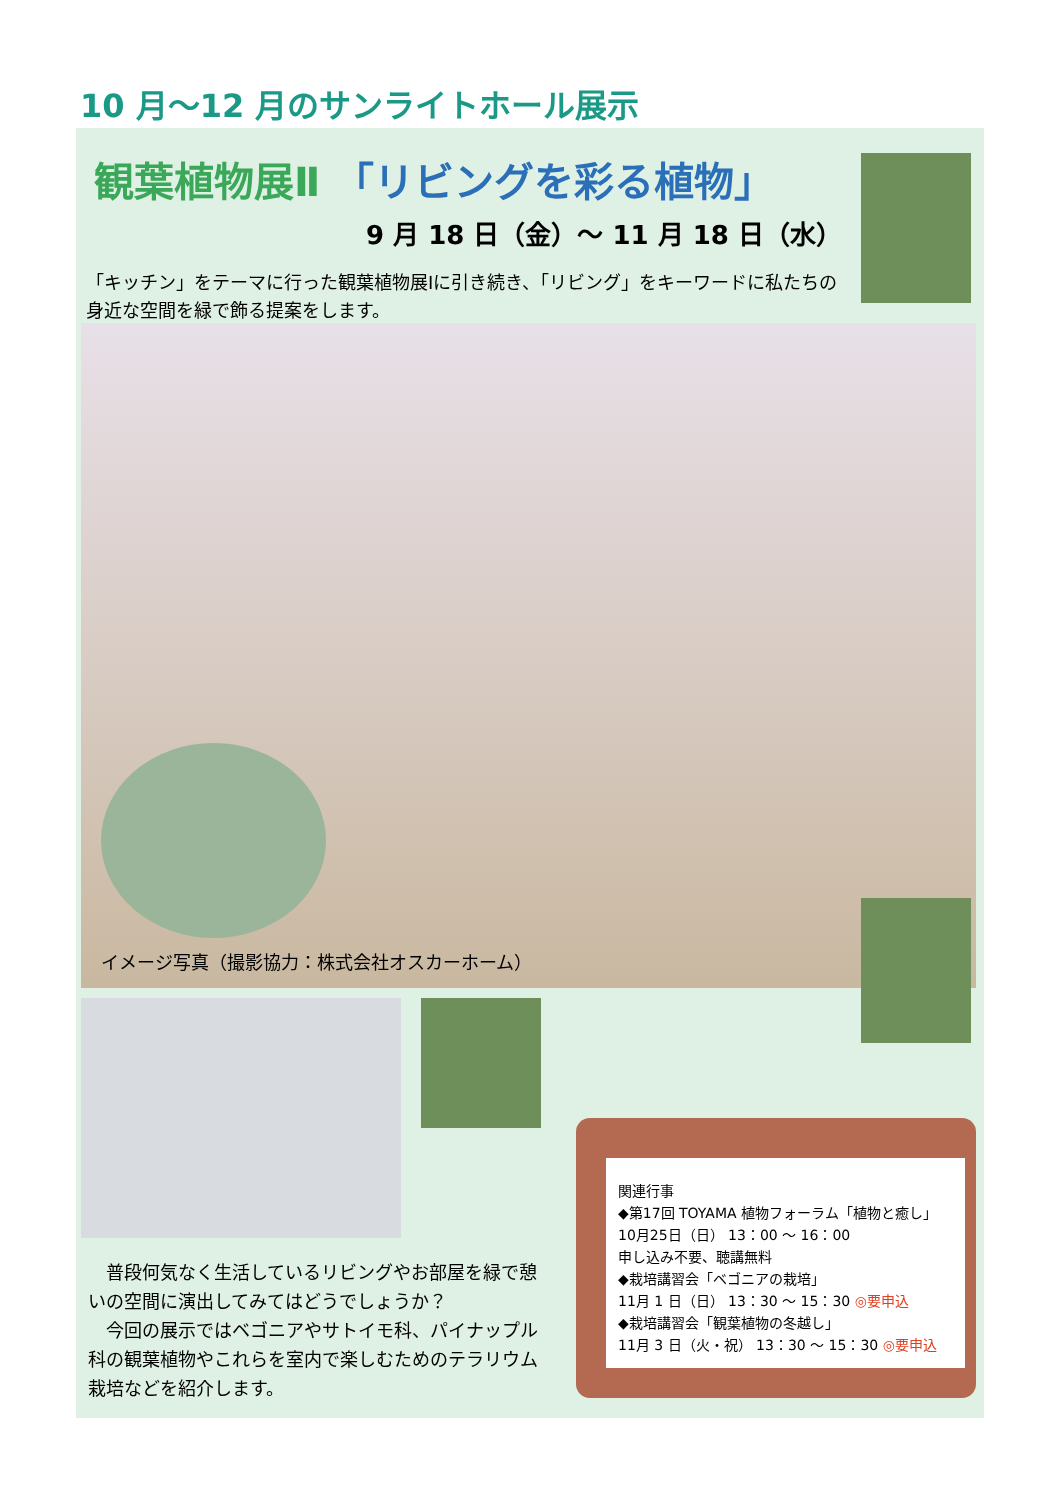10 月～12 月のサンライトホール展示
観葉植物展Ⅱ 「リビングを彩る植物」
9 月 18 日（金）～ 11 月 18 日（水）
「キッチン」をテーマに行った観葉植物展Ⅰに引き続き、「リビング」をキーワードに私たちの身近な空間を緑で飾る提案をします。
イメージ写真（撮影協力：株式会社オスカーホーム）
　普段何気なく生活しているリビングやお部屋を緑で憩いの空間に演出してみてはどうでしょうか？
　今回の展示ではベゴニアやサトイモ科、パイナップル科の観葉植物やこれらを室内で楽しむためのテラリウム栽培などを紹介します。
関連行事
◆第17回 TOYAMA 植物フォーラム「植物と癒し」
10月25日（日） 13：00 ～ 16：00
申し込み不要、聴講無料
◆栽培講習会「ベゴニアの栽培」
11月 1 日（日） 13：30 ～ 15：30 ◎要申込
◆栽培講習会「観葉植物の冬越し」
11月 3 日（火・祝） 13：30 ～ 15：30 ◎要申込